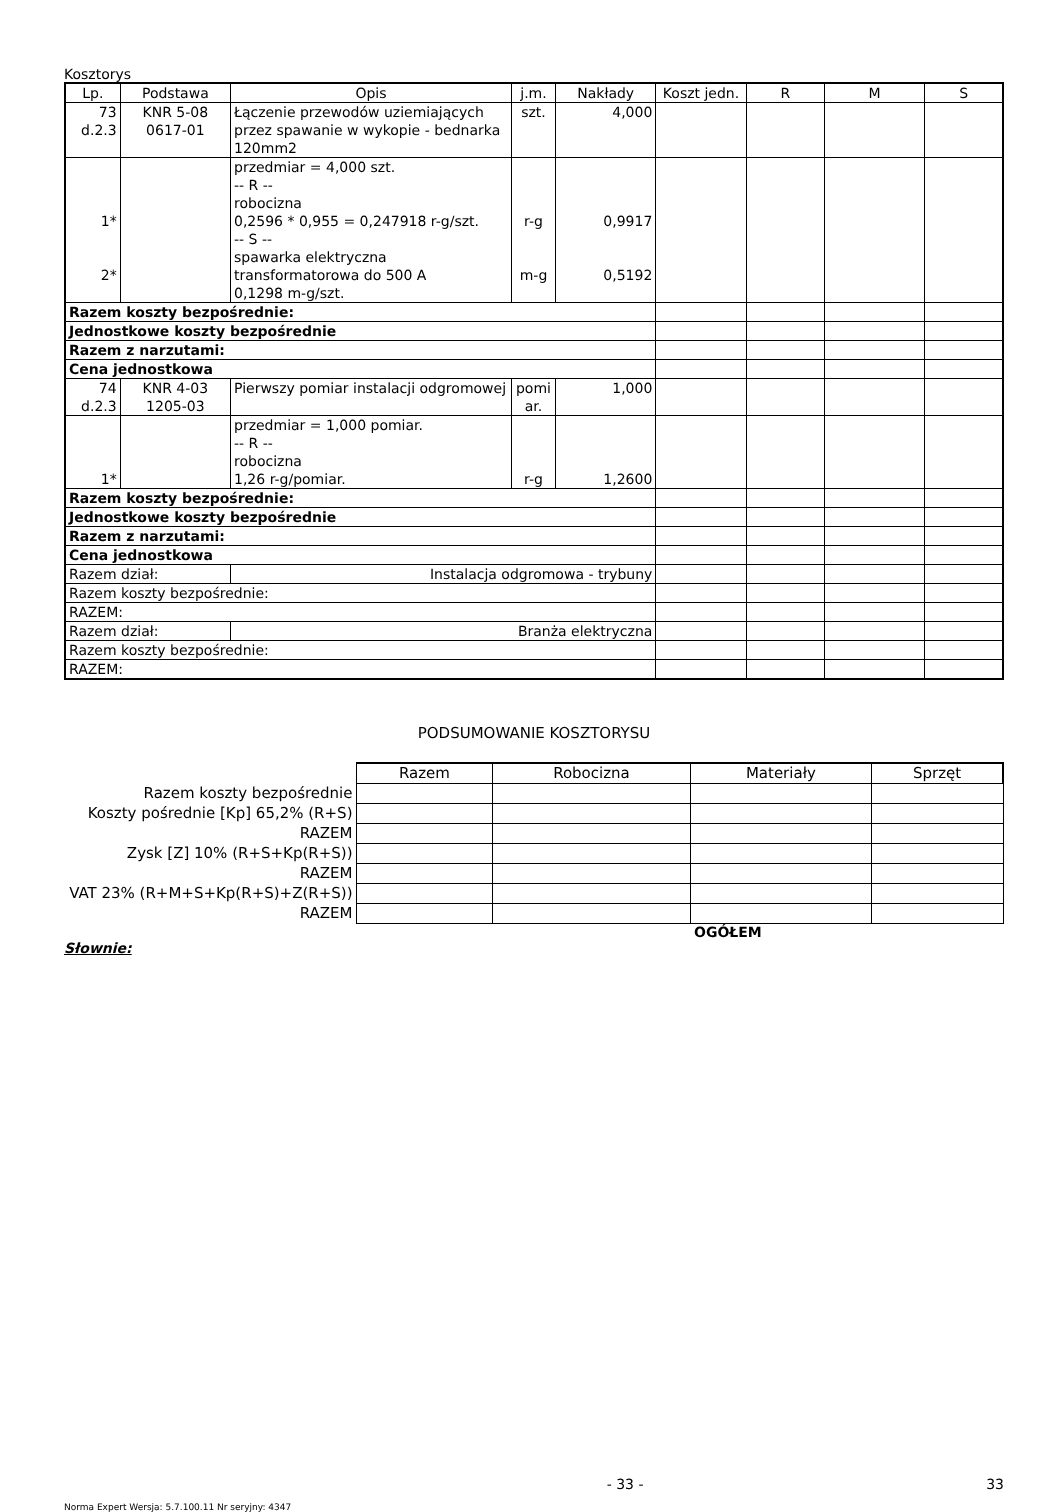Kosztorys
| Lp. | Podstawa | Opis | j.m. | Nakłady | Koszt jedn. | R | M | S |
| --- | --- | --- | --- | --- | --- | --- | --- | --- |
| 73 d.2.3 | KNR 5-08 0617-01 | Łączenie przewodów uziemiających przez spawanie w wykopie - bednarka 120mm2 | szt. | 4,000 | | | | |
| 1* 2* | | przedmiar = 4,000 szt. -- R -- robocizna 0,2596 * 0,955 = 0,247918 r-g/szt. -- S -- spawarka elektryczna transformatorowa do 500 A 0,1298 m-g/szt. | r-g m-g | 0,9917 0,5192 | | | | |
| Razem koszty bezpośrednie: | | | | | | | | |
| Jednostkowe koszty bezpośrednie | | | | | | | | |
| Razem z narzutami: | | | | | | | | |
| Cena jednostkowa | | | | | | | | |
| 74 d.2.3 | KNR 4-03 1205-03 | Pierwszy pomiar instalacji odgromowej | pomi ar. | 1,000 | | | | |
| 1* | | przedmiar = 1,000 pomiar. -- R -- robocizna 1,26 r-g/pomiar. | r-g | 1,2600 | | | | |
| Razem koszty bezpośrednie: | | | | | | | | |
| Jednostkowe koszty bezpośrednie | | | | | | | | |
| Razem z narzutami: | | | | | | | | |
| Cena jednostkowa | | | | | | | | |
| Razem dział: | | Instalacja odgromowa - trybuny | | | | | | |
| Razem koszty bezpośrednie: | | | | | | | | |
| RAZEM: | | | | | | | | |
| Razem dział: | | Branża elektryczna | | | | | | |
| Razem koszty bezpośrednie: | | | | | | | | |
| RAZEM: | | | | | | | | |
PODSUMOWANIE KOSZTORYSU
| | Razem | Robocizna | Materiały | Sprzęt |
| Razem koszty bezpośrednie | | | | |
| Koszty pośrednie [Kp] 65,2% (R+S) | | | | |
| RAZEM | | | | |
| Zysk [Z] 10% (R+S+Kp(R+S)) | | | | |
| RAZEM | | | | |
| VAT 23% (R+M+S+Kp(R+S)+Z(R+S)) | | | | |
| RAZEM | | | | |
OGÓŁEM
Słownie:
- 33 - 33
Norma Expert Wersja: 5.7.100.11 Nr seryjny: 4347